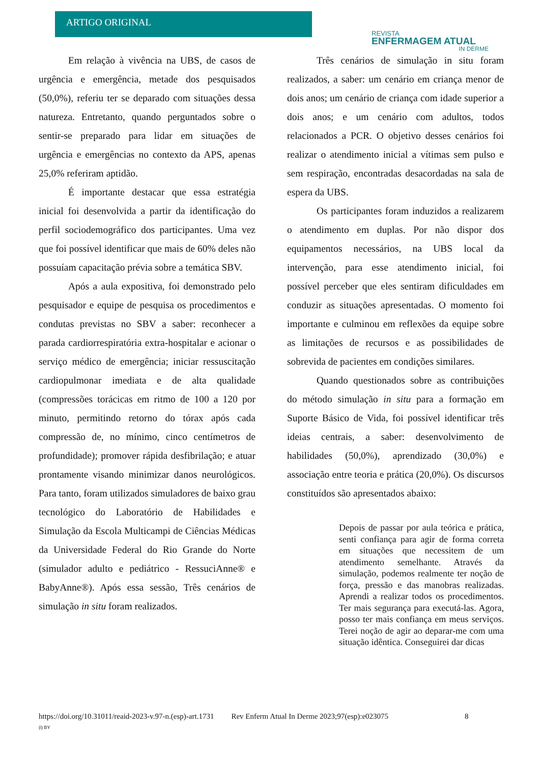ARTIGO ORIGINAL
REVISTA
ENFERMAGEM ATUAL
IN DERME
Em relação à vivência na UBS, de casos de urgência e emergência, metade dos pesquisados (50,0%), referiu ter se deparado com situações dessa natureza. Entretanto, quando perguntados sobre o sentir-se preparado para lidar em situações de urgência e emergências no contexto da APS, apenas 25,0% referiram aptidão.
É importante destacar que essa estratégia inicial foi desenvolvida a partir da identificação do perfil sociodemográfico dos participantes. Uma vez que foi possível identificar que mais de 60% deles não possuíam capacitação prévia sobre a temática SBV.
Após a aula expositiva, foi demonstrado pelo pesquisador e equipe de pesquisa os procedimentos e condutas previstas no SBV a saber: reconhecer a parada cardiorrespiratória extra-hospitalar e acionar o serviço médico de emergência; iniciar ressuscitação cardiopulmonar imediata e de alta qualidade (compressões torácicas em ritmo de 100 a 120 por minuto, permitindo retorno do tórax após cada compressão de, no mínimo, cinco centímetros de profundidade); promover rápida desfibrilação; e atuar prontamente visando minimizar danos neurológicos. Para tanto, foram utilizados simuladores de baixo grau tecnológico do Laboratório de Habilidades e Simulação da Escola Multicampi de Ciências Médicas da Universidade Federal do Rio Grande do Norte (simulador adulto e pediátrico - RessuciAnne® e BabyAnne®). Após essa sessão, Três cenários de simulação in situ foram realizados.
Três cenários de simulação in situ foram realizados, a saber: um cenário em criança menor de dois anos; um cenário de criança com idade superior a dois anos; e um cenário com adultos, todos relacionados a PCR. O objetivo desses cenários foi realizar o atendimento inicial a vítimas sem pulso e sem respiração, encontradas desacordadas na sala de espera da UBS.
Os participantes foram induzidos a realizarem o atendimento em duplas. Por não dispor dos equipamentos necessários, na UBS local da intervenção, para esse atendimento inicial, foi possível perceber que eles sentiram dificuldades em conduzir as situações apresentadas. O momento foi importante e culminou em reflexões da equipe sobre as limitações de recursos e as possibilidades de sobrevida de pacientes em condições similares.
Quando questionados sobre as contribuições do método simulação in situ para a formação em Suporte Básico de Vida, foi possível identificar três ideias centrais, a saber: desenvolvimento de habilidades (50,0%), aprendizado (30,0%) e associação entre teoria e prática (20,0%). Os discursos constituídos são apresentados abaixo:
Depois de passar por aula teórica e prática, senti confiança para agir de forma correta em situações que necessitem de um atendimento semelhante. Através da simulação, podemos realmente ter noção de força, pressão e das manobras realizadas. Aprendi a realizar todos os procedimentos. Ter mais segurança para executá-las. Agora, posso ter mais confiança em meus serviços. Terei noção de agir ao deparar-me com uma situação idêntica. Conseguirei dar dicas
https://doi.org/10.31011/reaid-2023-v.97-n.(esp)-art.1731 Rev Enferm Atual In Derme 2023;97(esp):e023075 8
(i) BY